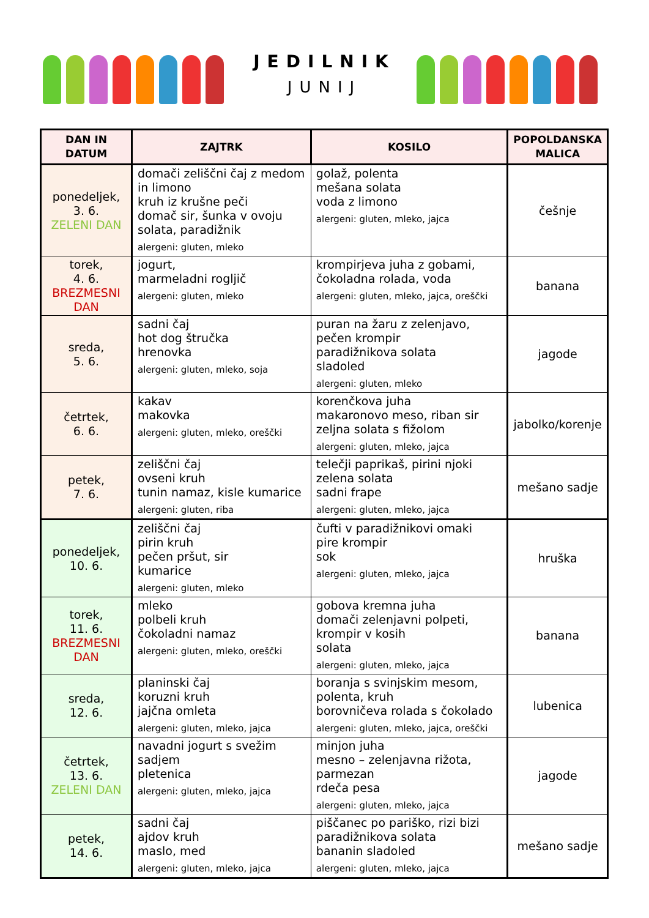JEDILNIK
JUNIJ
| DAN IN DATUM | ZAJTRK | KOSILO | POPOLDANSKA MALICA |
| --- | --- | --- | --- |
| ponedeljek, 3. 6. ZELENI DAN | domači zeliščni čaj z medom in limono kruh iz krušne peči domač sir, šunka v ovoju solata, paradižnik alergeni: gluten, mleko | golaž, polenta mešana solata voda z limono alergeni: gluten, mleko, jajca | češnje |
| torek, 4. 6. BREZMESNI DAN | jogurt, marmeladni rogljič alergeni: gluten, mleko | krompirjeva juha z gobami, čokoladna rolada, voda alergeni: gluten, mleko, jajca, oreščki | banana |
| sreda, 5. 6. | sadni čaj hot dog štručka hrenovka alergeni: gluten, mleko, soja | puran na žaru z zelenjavo, pečen krompir paradižnikova solata sladoled alergeni: gluten, mleko | jagode |
| četrtek, 6. 6. | kakav makovka alergeni: gluten, mleko, oreščki | korenčkova juha makaronovo meso, riban sir zeljna solata s fižolom alergeni: gluten, mleko, jajca | jabolko/korenje |
| petek, 7. 6. | zeliščni čaj ovseni kruh tunin namaz, kisle kumarice alergeni: gluten, riba | telečji paprikaš, pirini njoki zelena solata sadni frape alergeni: gluten, mleko, jajca | mešano sadje |
| ponedeljek, 10. 6. | zeliščni čaj pirin kruh pečen pršut, sir kumarice alergeni: gluten, mleko | čufti v paradižnikovi omaki pire krompir sok alergeni: gluten, mleko, jajca | hruška |
| torek, 11. 6. BREZMESNI DAN | mleko polbeli kruh čokoladni namaz alergeni: gluten, mleko, oreščki | gobova kremna juha domači zelenjavni polpeti, krompir v kosih solata alergeni: gluten, mleko, jajca | banana |
| sreda, 12. 6. | planinski čaj koruzni kruh jajčna omleta alergeni: gluten, mleko, jajca | boranja s svinjskim mesom, polenta, kruh borovničeva rolada s čokolado alergeni: gluten, mleko, jajca, oreščki | lubenica |
| četrtek, 13. 6. ZELENI DAN | navadni jogurt s svežim sadjem pletenica alergeni: gluten, mleko, jajca | minjon juha mesno – zelenjavna rižota, parmezan rdeča pesa alergeni: gluten, mleko, jajca | jagode |
| petek, 14. 6. | sadni čaj ajdov kruh maslo, med alergeni: gluten, mleko, jajca | piščanec po pariško, rizi bizi paradižnikova solata bananin sladoled alergeni: gluten, mleko, jajca | mešano sadje |